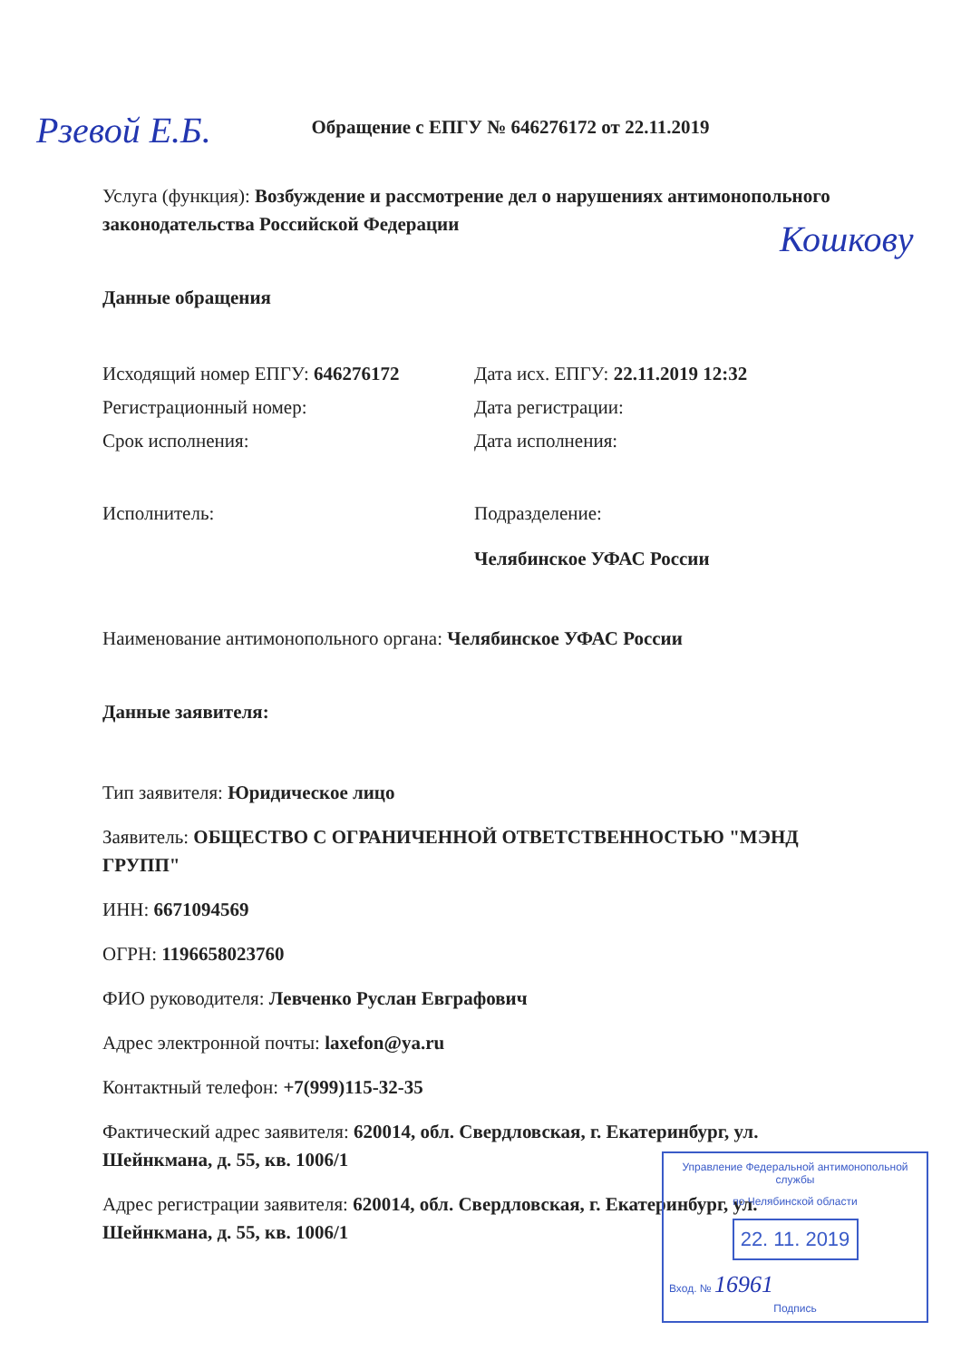Обращение с ЕПГУ № 646276172 от 22.11.2019
Услуга (функция): Возбуждение и рассмотрение дел о нарушениях антимонопольного законодательства Российской Федерации
Данные обращения
Исходящий номер ЕПГУ: 646276172 Дата исх. ЕПГУ: 22.11.2019 12:32
Регистрационный номер: Дата регистрации:
Срок исполнения: Дата исполнения:
Исполнитель: Подразделение:
Челябинское УФАС России
Наименование антимонопольного органа: Челябинское УФАС России
Данные заявителя:
Тип заявителя: Юридическое лицо
Заявитель: ОБЩЕСТВО С ОГРАНИЧЕННОЙ ОТВЕТСТВЕННОСТЬЮ "МЭНД ГРУПП"
ИНН: 6671094569
ОГРН: 1196658023760
ФИО руководителя: Левченко Руслан Евграфович
Адрес электронной почты: laxefon@ya.ru
Контактный телефон: +7(999)115-32-35
Фактический адрес заявителя: 620014, обл. Свердловская, г. Екатеринбург, ул. Шейнкмана, д. 55, кв. 1006/1
Адрес регистрации заявителя: 620014, обл. Свердловская, г. Екатеринбург, ул. Шейнкмана, д. 55, кв. 1006/1
Рзевой Е.Б.
Кошкову
Управление Федеральной антимонопольной службы
по Челябинской области
22. 11. 2019
Вход. № 16961
Подпись